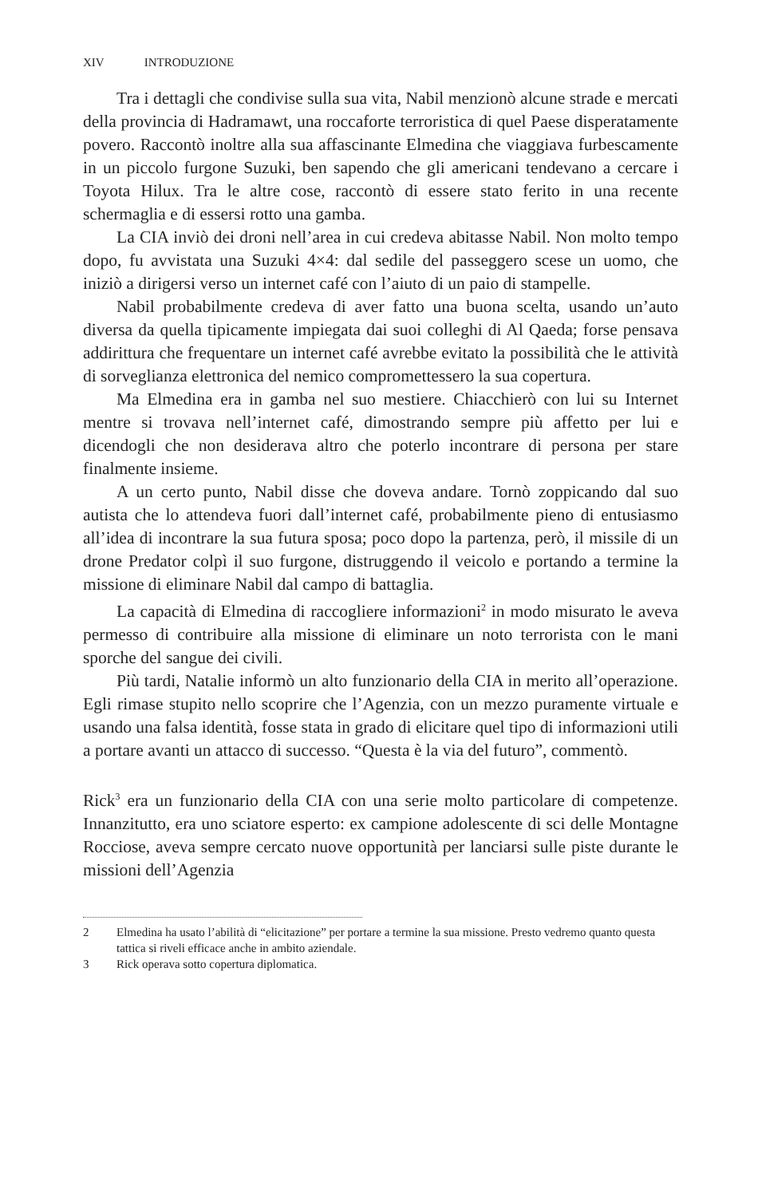XIV INTRODUZIONE
Tra i dettagli che condivise sulla sua vita, Nabil menzionò alcune strade e mercati della provincia di Hadramawt, una roccaforte terroristica di quel Paese disperatamente povero. Raccontò inoltre alla sua affascinante Elmedina che viaggiava furbescamente in un piccolo furgone Suzuki, ben sapendo che gli americani tendevano a cercare i Toyota Hilux. Tra le altre cose, raccontò di essere stato ferito in una recente schermaglia e di essersi rotto una gamba.
La CIA inviò dei droni nell’area in cui credeva abitasse Nabil. Non molto tempo dopo, fu avvistata una Suzuki 4×4: dal sedile del passeggero scese un uomo, che iniziò a dirigersi verso un internet café con l’aiuto di un paio di stampelle.
Nabil probabilmente credeva di aver fatto una buona scelta, usando un’auto diversa da quella tipicamente impiegata dai suoi colleghi di Al Qaeda; forse pensava addirittura che frequentare un internet café avrebbe evitato la possibilità che le attività di sorveglianza elettronica del nemico compromettessero la sua copertura.
Ma Elmedina era in gamba nel suo mestiere. Chiacchierò con lui su Internet mentre si trovava nell’internet café, dimostrando sempre più affetto per lui e dicendogli che non desiderava altro che poterlo incontrare di persona per stare finalmente insieme.
A un certo punto, Nabil disse che doveva andare. Tornò zoppicando dal suo autista che lo attendeva fuori dall’internet café, probabilmente pieno di entusiasmo all’idea di incontrare la sua futura sposa; poco dopo la partenza, però, il missile di un drone Predator colpì il suo furgone, distruggendo il veicolo e portando a termine la missione di eliminare Nabil dal campo di battaglia.
La capacità di Elmedina di raccogliere informazioni<sup>2</sup> in modo misurato le aveva permesso di contribuire alla missione di eliminare un noto terrorista con le mani sporche del sangue dei civili.
Più tardi, Natalie informò un alto funzionario della CIA in merito all’operazione. Egli rimase stupito nello scoprire che l’Agenzia, con un mezzo puramente virtuale e usando una falsa identità, fosse stata in grado di elicitare quel tipo di informazioni utili a portare avanti un attacco di successo. “Questa è la via del futuro”, commentò.
Rick<sup>3</sup> era un funzionario della CIA con una serie molto particolare di competenze. Innanzitutto, era uno sciatore esperto: ex campione adolescente di sci delle Montagne Rocciose, aveva sempre cercato nuove opportunità per lanciarsi sulle piste durante le missioni dell’Agenzia
2 Elmedina ha usato l’abilità di “elicitazione” per portare a termine la sua missione. Presto vedremo quanto questa tattica si riveli efficace anche in ambito aziendale.
3 Rick operava sotto copertura diplomatica.